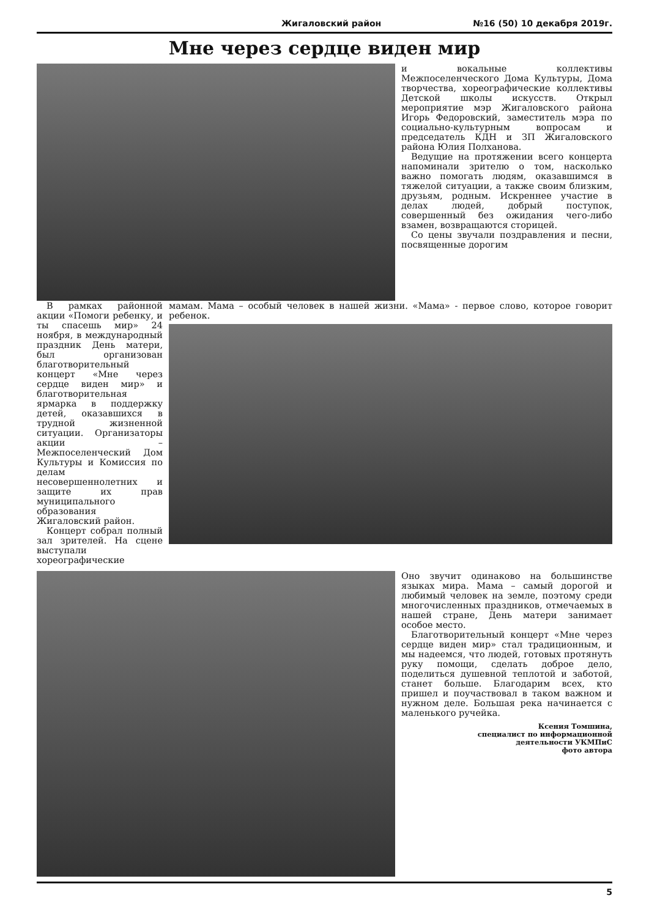Жигаловский район №16 (50) 10 декабря 2019г.
Мне через сердце виден мир
и вокальные коллективы Межпоселенческого Дома Культуры, Дома творчества, хореографические коллективы Детской школы искусств. Открыл мероприятие мэр Жигаловского района Игорь Федоровский, заместитель мэра по социально-культурным вопросам и председатель КДН и ЗП Жигаловского района Юлия Полханова.
Ведущие на протяжении всего концерта напоминали зрителю о том, насколько важно помогать людям, оказавшимся в тяжелой ситуации, а также своим близким, друзьям, родным. Искреннее участие в делах людей, добрый поступок, совершенный без ожидания чего-либо взамен, возвращаются сторицей.
Со цены звучали поздравления и песни, посвященные дорогим
В рамках районной акции «Помоги ребенку, и ты спасешь мир» 24 ноября, в международный праздник День матери, был организован благотворительный концерт «Мне через сердце виден мир» и благотворительная ярмарка в поддержку детей, оказавшихся в трудной жизненной ситуации. Организаторы акции – Межпоселенческий Дом Культуры и Комиссия по делам несовершеннолетних и защите их прав муниципального образования Жигаловский район.
Концерт собрал полный зал зрителей. На сцене выступали хореографические
мамам. Мама – особый человек в нашей жизни. «Мама» - первое слово, которое говорит ребенок.
Оно звучит одинаково на большинстве языках мира. Мама – самый дорогой и любимый человек на земле, поэтому среди многочисленных праздников, отмечаемых в нашей стране, День матери занимает особое место.
Благотворительный концерт «Мне через сердце виден мир» стал традиционным, и мы надеемся, что людей, готовых протянуть руку помощи, сделать доброе дело, поделиться душевной теплотой и заботой, станет больше. Благодарим всех, кто пришел и поучаствовал в таком важном и нужном деле. Большая река начинается с маленького ручейка.
Ксения Томшина,
специалист по информационной
деятельности УКМПиС
фото автора
5